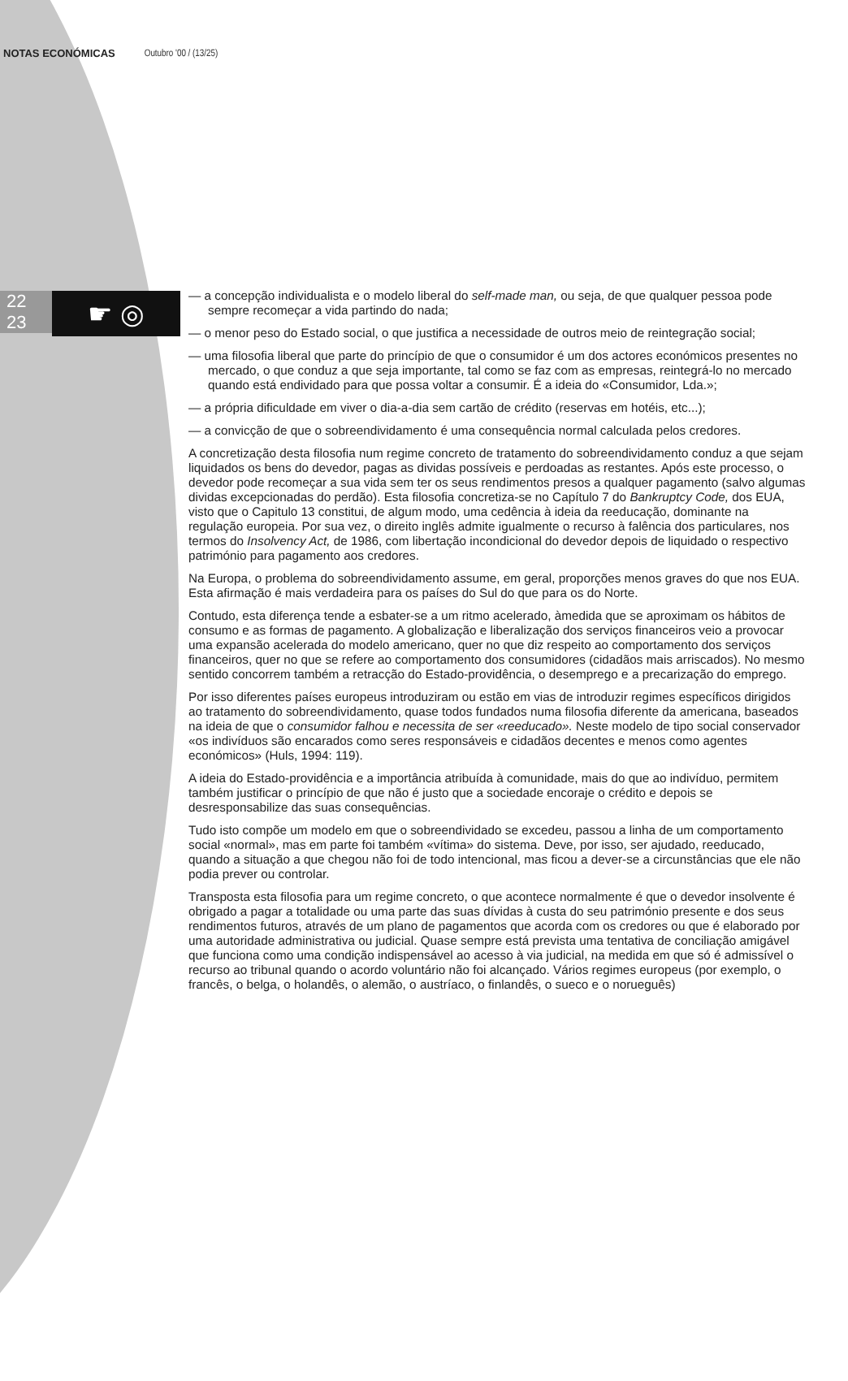NOTAS ECONÓMICAS Outubro '00 / (13/25)
22
23
☛ ◎
— a concepção individualista e o modelo liberal do self-made man, ou seja, de que qualquer pessoa pode sempre recomeçar a vida partindo do nada;
— o menor peso do Estado social, o que justifica a necessidade de outros meio de reintegração social;
— uma filosofia liberal que parte do princípio de que o consumidor é um dos actores económicos presentes no mercado, o que conduz a que seja importante, tal como se faz com as empresas, reintegrá-lo no mercado quando está endividado para que possa voltar a consumir. É a ideia do «Consumidor, Lda.»;
— a própria dificuldade em viver o dia-a-dia sem cartão de crédito (reservas em hotéis, etc...);
— a convicção de que o sobreendividamento é uma consequência normal calculada pelos credores.
A concretização desta filosofia num regime concreto de tratamento do sobreendividamento conduz a que sejam liquidados os bens do devedor, pagas as dividas possíveis e perdoadas as restantes. Após este processo, o devedor pode recomeçar a sua vida sem ter os seus rendimentos presos a qualquer pagamento (salvo algumas dividas excepcionadas do perdão). Esta filosofia concretiza-se no Capítulo 7 do Bankruptcy Code, dos EUA, visto que o Capitulo 13 constitui, de algum modo, uma cedência à ideia da reeducação, dominante na regulação europeia. Por sua vez, o direito inglês admite igualmente o recurso à falência dos particulares, nos termos do Insolvency Act, de 1986, com libertação incondicional do devedor depois de liquidado o respectivo património para pagamento aos credores.
Na Europa, o problema do sobreendividamento assume, em geral, proporções menos graves do que nos EUA. Esta afirmação é mais verdadeira para os países do Sul do que para os do Norte.
Contudo, esta diferença tende a esbater-se a um ritmo acelerado, àmedida que se aproximam os hábitos de consumo e as formas de pagamento. A globalização e liberalização dos serviços financeiros veio a provocar uma expansão acelerada do modelo americano, quer no que diz respeito ao comportamento dos serviços financeiros, quer no que se refere ao comportamento dos consumidores (cidadãos mais arriscados). No mesmo sentido concorrem também a retracção do Estado-providência, o desemprego e a precarização do emprego.
Por isso diferentes países europeus introduziram ou estão em vias de introduzir regimes específicos dirigidos ao tratamento do sobreendividamento, quase todos fundados numa filosofia diferente da americana, baseados na ideia de que o consumidor falhou e necessita de ser «reeducado». Neste modelo de tipo social conservador «os indivíduos são encarados como seres responsáveis e cidadãos decentes e menos como agentes económicos» (Huls, 1994: 119).
A ideia do Estado-providência e a importância atribuída à comunidade, mais do que ao indivíduo, permitem também justificar o princípio de que não é justo que a sociedade encoraje o crédito e depois se desresponsabilize das suas consequências.
Tudo isto compõe um modelo em que o sobreendividado se excedeu, passou a linha de um comportamento social «normal», mas em parte foi também «vítima» do sistema. Deve, por isso, ser ajudado, reeducado, quando a situação a que chegou não foi de todo intencional, mas ficou a dever-se a circunstâncias que ele não podia prever ou controlar.
Transposta esta filosofia para um regime concreto, o que acontece normalmente é que o devedor insolvente é obrigado a pagar a totalidade ou uma parte das suas dívidas à custa do seu património presente e dos seus rendimentos futuros, através de um plano de pagamentos que acorda com os credores ou que é elaborado por uma autoridade administrativa ou judicial. Quase sempre está prevista uma tentativa de conciliação amigável que funciona como uma condição indispensável ao acesso à via judicial, na medida em que só é admissível o recurso ao tribunal quando o acordo voluntário não foi alcançado. Vários regimes europeus (por exemplo, o francês, o belga, o holandês, o alemão, o austríaco, o finlandês, o sueco e o norueguês)